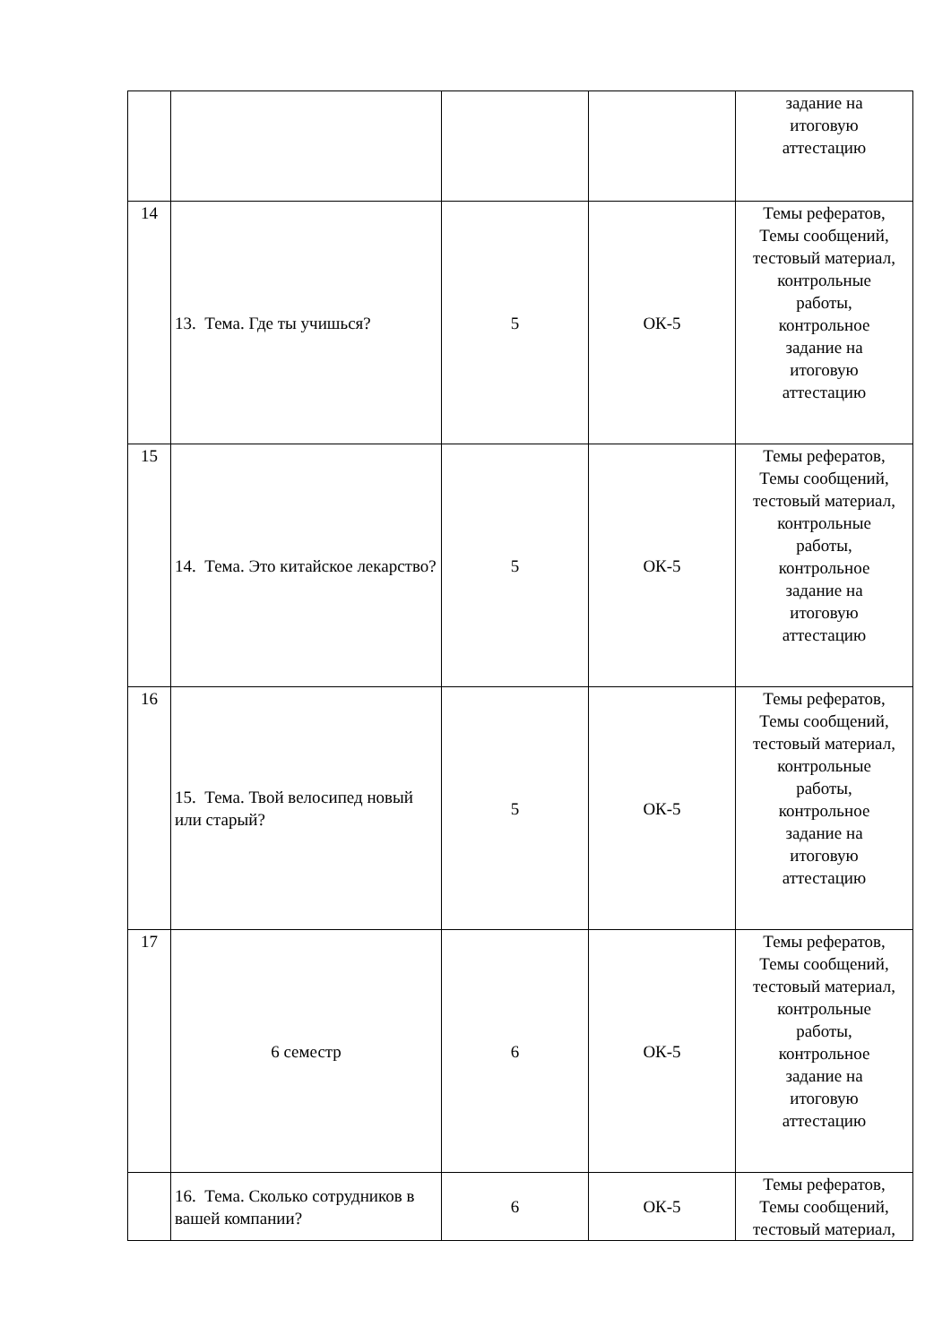| | | | | задание на итоговую аттестацию |
| 14 | 13. Тема. Где ты учишься? | 5 | ОК-5 | Темы рефератов, Темы сообщений, тестовый материал, контрольные работы, контрольное задание на итоговую аттестацию |
| 15 | 14. Тема. Это китайское лекарство? | 5 | ОК-5 | Темы рефератов, Темы сообщений, тестовый материал, контрольные работы, контрольное задание на итоговую аттестацию |
| 16 | 15. Тема. Твой велосипед новый или старый? | 5 | ОК-5 | Темы рефератов, Темы сообщений, тестовый материал, контрольные работы, контрольное задание на итоговую аттестацию |
| 17 | 6 семестр | 6 | ОК-5 | Темы рефератов, Темы сообщений, тестовый материал, контрольные работы, контрольное задание на итоговую аттестацию |
| | 16. Тема. Сколько сотрудников в вашей компании? | 6 | ОК-5 | Темы рефератов, Темы сообщений, тестовый материал, |